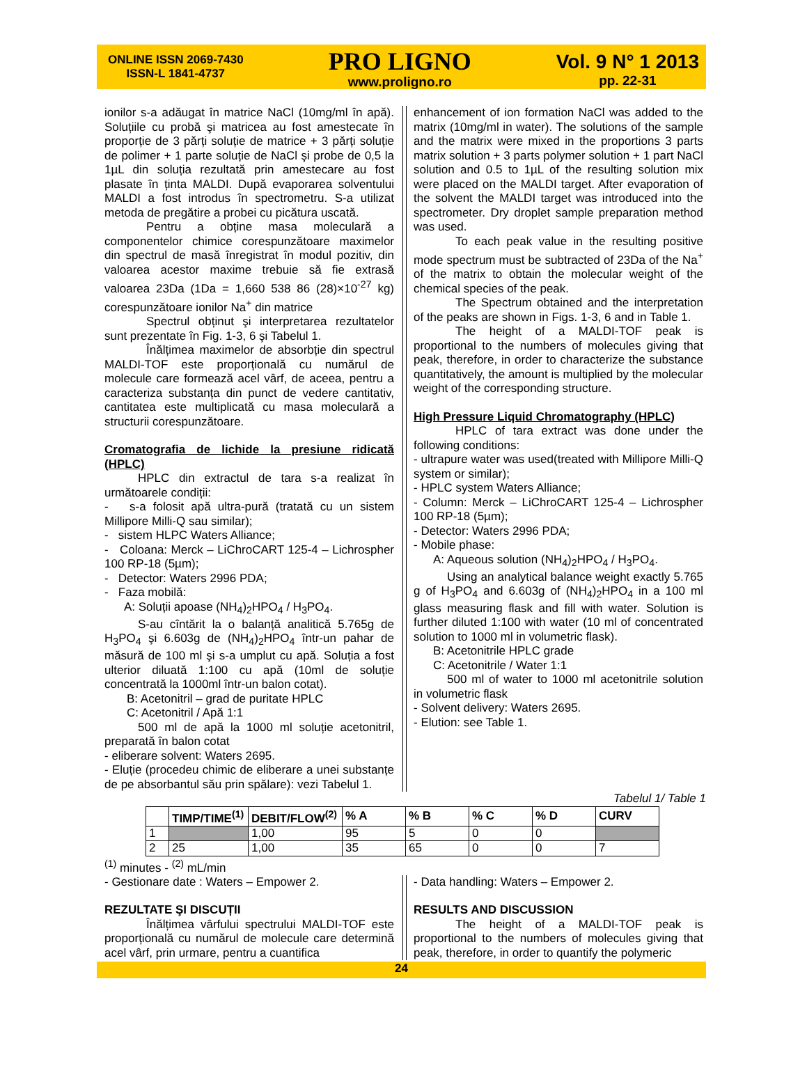ONLINE ISSN 2069-7430
ISSN-L 1841-4737
PRO LIGNO
www.proligno.ro
Vol. 9 N° 1 2013
pp. 22-31
ionilor s-a adăugat în matrice NaCl (10mg/ml în apă). Soluțiile cu probă şi matricea au fost amestecate în proporție de 3 părți soluție de matrice + 3 părți soluție de polimer + 1 parte soluție de NaCl şi probe de 0,5 la 1µL din soluția rezultată prin amestecare au fost plasate în ținta MALDI. După evaporarea solventului MALDI a fost introdus în spectrometru. S-a utilizat metoda de pregătire a probei cu picătura uscată.
Pentru a obține masa moleculară a componentelor chimice corespunzătoare maximelor din spectrul de masă înregistrat în modul pozitiv, din valoarea acestor maxime trebuie să fie extrasă valoarea 23Da (1Da = 1,660 538 86 (28)×10<sup>-27</sup> kg) corespunzătoare ionilor Na<sup>+</sup> din matrice
Spectrul obținut şi interpretarea rezultatelor sunt prezentate în Fig. 1-3, 6 şi Tabelul 1.
Înălțimea maximelor de absorbție din spectrul MALDI-TOF este proporțională cu numărul de molecule care formează acel vârf, de aceea, pentru a caracteriza substanța din punct de vedere cantitativ, cantitatea este multiplicată cu masa moleculară a structurii corespunzătoare.
Cromatografia de lichide la presiune ridicată (HPLC)
HPLC din extractul de tara s-a realizat în următoarele condiții:
- s-a folosit apă ultra-pură (tratată cu un sistem Millipore Milli-Q sau similar);
- sistem HLPC Waters Alliance;
- Coloana: Merck – LiChroCART 125-4 – Lichrospher 100 RP-18 (5µm);
- Detector: Waters 2996 PDA;
- Faza mobilă:
A: Soluții apoase (NH<sub>4</sub>)<sub>2</sub>HPO<sub>4</sub> / H<sub>3</sub>PO<sub>4</sub>.
S-au cîntărit la o balanță analitică 5.765g de H<sub>3</sub>PO<sub>4</sub> şi 6.603g de (NH<sub>4</sub>)<sub>2</sub>HPO<sub>4</sub> într-un pahar de măsură de 100 ml şi s-a umplut cu apă. Soluția a fost ulterior diluată 1:100 cu apă (10ml de soluție concentrată la 1000ml într-un balon cotat).
B: Acetonitril – grad de puritate HPLC
C: Acetonitril / Apă 1:1
500 ml de apă la 1000 ml soluție acetonitril, preparată în balon cotat
- eliberare solvent: Waters 2695.
- Eluție (procedeu chimic de eliberare a unei substanțe de pe absorbantul său prin spălare): vezi Tabelul 1.
enhancement of ion formation NaCl was added to the matrix (10mg/ml in water). The solutions of the sample and the matrix were mixed in the proportions 3 parts matrix solution + 3 parts polymer solution + 1 part NaCl solution and 0.5 to 1µL of the resulting solution mix were placed on the MALDI target. After evaporation of the solvent the MALDI target was introduced into the spectrometer. Dry droplet sample preparation method was used.
To each peak value in the resulting positive mode spectrum must be subtracted of 23Da of the Na<sup>+</sup> of the matrix to obtain the molecular weight of the chemical species of the peak.
The Spectrum obtained and the interpretation of the peaks are shown in Figs. 1-3, 6 and in Table 1.
The height of a MALDI-TOF peak is proportional to the numbers of molecules giving that peak, therefore, in order to characterize the substance quantitatively, the amount is multiplied by the molecular weight of the corresponding structure.
High Pressure Liquid Chromatography (HPLC)
HPLC of tara extract was done under the following conditions:
- ultrapure water was used(treated with Millipore Milli-Q system or similar);
- HPLC system Waters Alliance;
- Column: Merck – LiChroCART 125-4 – Lichrospher 100 RP-18 (5µm);
- Detector: Waters 2996 PDA;
- Mobile phase:
A: Aqueous solution (NH<sub>4</sub>)<sub>2</sub>HPO<sub>4</sub> / H<sub>3</sub>PO<sub>4</sub>.
Using an analytical balance weight exactly 5.765 g of H<sub>3</sub>PO<sub>4</sub> and 6.603g of (NH<sub>4</sub>)<sub>2</sub>HPO<sub>4</sub> in a 100 ml glass measuring flask and fill with water. Solution is further diluted 1:100 with water (10 ml of concentrated solution to 1000 ml in volumetric flask).
B: Acetonitrile HPLC grade
C: Acetonitrile / Water 1:1
500 ml of water to 1000 ml acetonitrile solution in volumetric flask
- Solvent delivery: Waters 2695.
- Elution: see Table 1.
Tabelul 1/ Table 1
| | TIMP/TIME<sup>(1)</sup> | DEBIT/FLOW<sup>(2)</sup> | % A | % B | % C | % D | CURV |
| --- | --- | --- | --- | --- | --- | --- | --- |
| 1 | | 1,00 | 95 | 5 | 0 | 0 | |
| 2 | 25 | 1,00 | 35 | 65 | 0 | 0 | 7 |
<sup>(1)</sup> minutes - <sup>(2)</sup> mL/min
- Gestionare date : Waters – Empower 2.
REZULTATE ŞI DISCUȚII
Înălțimea vârfului spectrului MALDI-TOF este proporțională cu numărul de molecule care determină acel vârf, prin urmare, pentru a cuantifica
- Data handling: Waters – Empower 2.
RESULTS AND DISCUSSION
The height of a MALDI-TOF peak is proportional to the numbers of molecules giving that peak, therefore, in order to quantify the polymeric
24